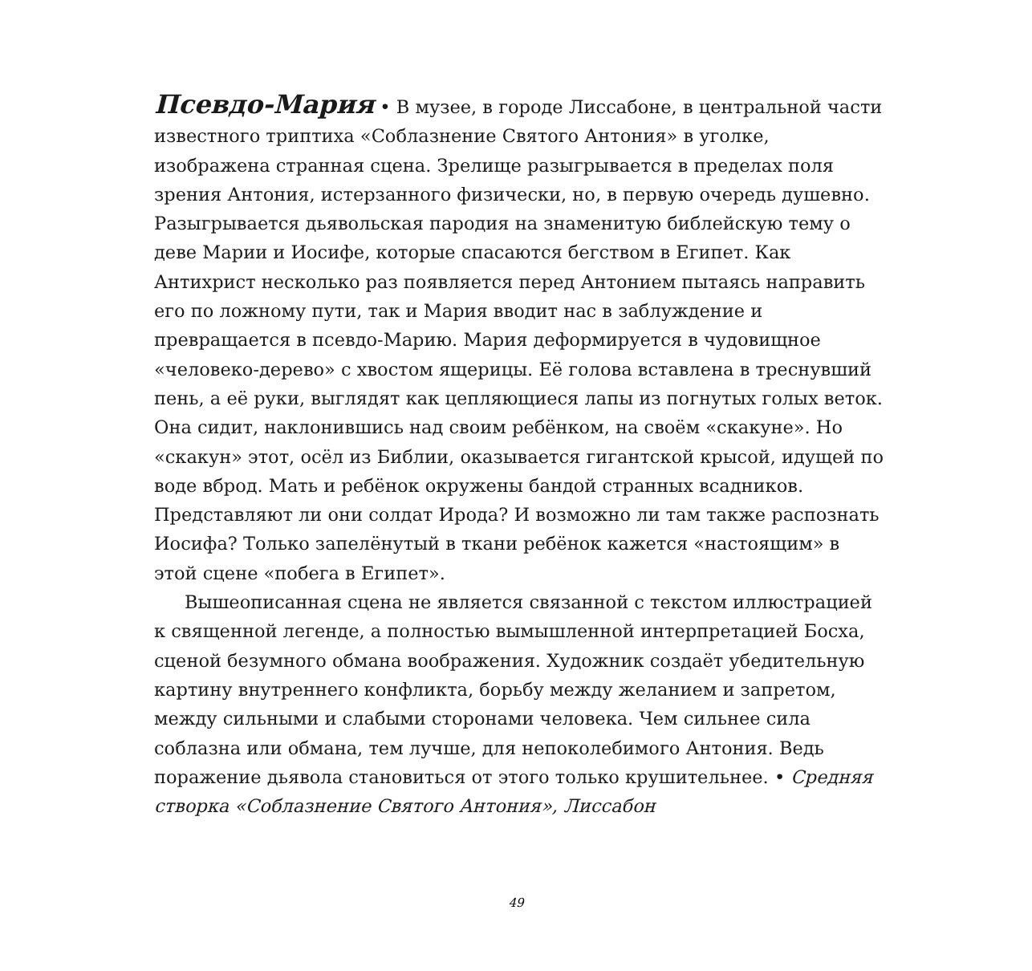Псевдо-Мария • В музее, в городе Лиссабоне, в центральной части известного триптиха «Соблазнение Святого Антония» в уголке, изображена странная сцена. Зрелище разыгрывается в пределах поля зрения Антония, истерзанного физически, но, в первую очередь душевно. Разыгрывается дьявольская пародия на знаменитую библейскую тему о деве Марии и Иосифе, которые спасаются бегством в Египет. Как Антихрист несколько раз появляется перед Антонием пытаясь направить его по ложному пути, так и Мария вводит нас в заблуждение и превращается в псевдо-Марию. Мария деформируется в чудовищное «человеко-дерево» с хвостом ящерицы. Её голова вставлена в треснувший пень, а её руки, выглядят как цепляющиеся лапы из погнутых голых веток. Она сидит, наклонившись над своим ребёнком, на своём «скакуне». Но «скакун» этот, осёл из Библии, оказывается гигантской крысой, идущей по воде вброд. Мать и ребёнок окружены бандой странных всадников. Представляют ли они солдат Ирода? И возможно ли там также распознать Иосифа? Только запелёнутый в ткани ребёнок кажется «настоящим» в этой сцене «побега в Египет».
Вышеописанная сцена не является связанной с текстом иллюстрацией к священной легенде, а полностью вымышленной интерпретацией Босха, сценой безумного обмана воображения. Художник создаёт убедительную картину внутреннего конфликта, борьбу между желанием и запретом, между сильными и слабыми сторонами человека. Чем сильнее сила соблазна или обмана, тем лучше, для непоколебимого Антония. Ведь поражение дьявола становиться от этого только крушительнее. • Средняя створка «Соблазнение Святого Антония», Лиссабон
49